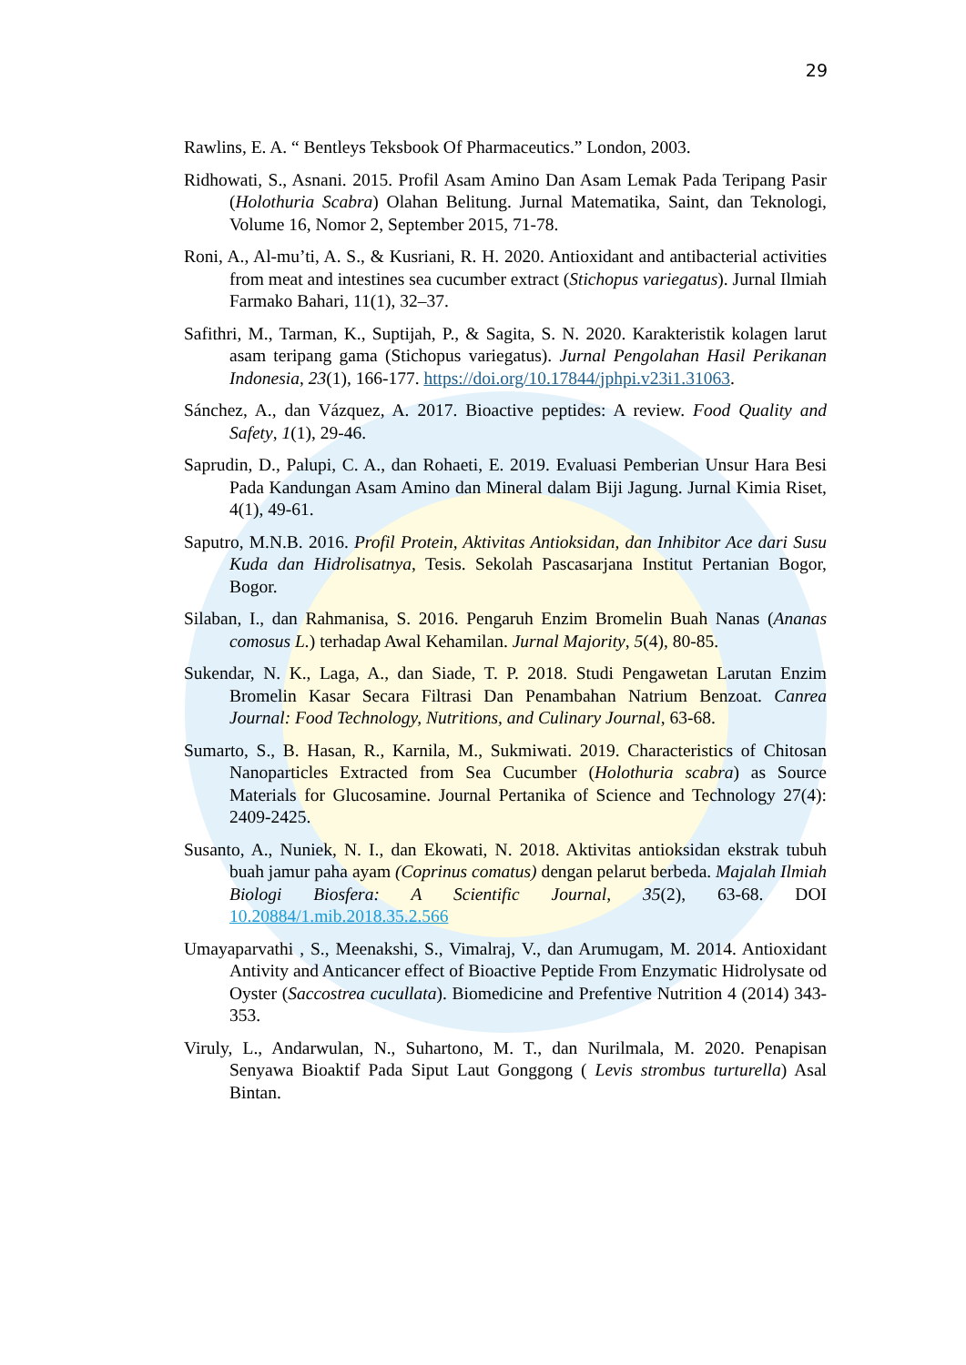29
Rawlins, E. A. “ Bentleys Teksbook Of Pharmaceutics.” London, 2003.
Ridhowati, S., Asnani. 2015. Profil Asam Amino Dan Asam Lemak Pada Teripang Pasir (Holothuria Scabra) Olahan Belitung. Jurnal Matematika, Saint, dan Teknologi, Volume 16, Nomor 2, September 2015, 71-78.
Roni, A., Al-mu’ti, A. S., & Kusriani, R. H. 2020. Antioxidant and antibacterial activities from meat and intestines sea cucumber extract (Stichopus variegatus). Jurnal Ilmiah Farmako Bahari, 11(1), 32–37.
Safithri, M., Tarman, K., Suptijah, P., & Sagita, S. N. 2020. Karakteristik kolagen larut asam teripang gama (Stichopus variegatus). Jurnal Pengolahan Hasil Perikanan Indonesia, 23(1), 166-177. https://doi.org/10.17844/jphpi.v23i1.31063.
Sánchez, A., dan Vázquez, A. 2017. Bioactive peptides: A review. Food Quality and Safety, 1(1), 29-46.
Saprudin, D., Palupi, C. A., dan Rohaeti, E. 2019. Evaluasi Pemberian Unsur Hara Besi Pada Kandungan Asam Amino dan Mineral dalam Biji Jagung. Jurnal Kimia Riset, 4(1), 49-61.
Saputro, M.N.B. 2016. Profil Protein, Aktivitas Antioksidan, dan Inhibitor Ace dari Susu Kuda dan Hidrolisatnya, Tesis. Sekolah Pascasarjana Institut Pertanian Bogor, Bogor.
Silaban, I., dan Rahmanisa, S. 2016. Pengaruh Enzim Bromelin Buah Nanas (Ananas comosus L.) terhadap Awal Kehamilan. Jurnal Majority, 5(4), 80-85.
Sukendar, N. K., Laga, A., dan Siade, T. P. 2018. Studi Pengawetan Larutan Enzim Bromelin Kasar Secara Filtrasi Dan Penambahan Natrium Benzoat. Canrea Journal: Food Technology, Nutritions, and Culinary Journal, 63-68.
Sumarto, S., B. Hasan, R., Karnila, M., Sukmiwati. 2019. Characteristics of Chitosan Nanoparticles Extracted from Sea Cucumber (Holothuria scabra) as Source Materials for Glucosamine. Journal Pertanika of Science and Technology 27(4): 2409-2425.
Susanto, A., Nuniek, N. I., dan Ekowati, N. 2018. Aktivitas antioksidan ekstrak tubuh buah jamur paha ayam (Coprinus comatus) dengan pelarut berbeda. Majalah Ilmiah Biologi Biosfera: A Scientific Journal, 35(2), 63-68. DOI 10.20884/1.mib.2018.35.2.566
Umayaparvathi , S., Meenakshi, S., Vimalraj, V., dan Arumugam, M. 2014. Antioxidant Antivity and Anticancer effect of Bioactive Peptide From Enzymatic Hidrolysate od Oyster (Saccostrea cucullata). Biomedicine and Prefentive Nutrition 4 (2014) 343-353.
Viruly, L., Andarwulan, N., Suhartono, M. T., dan Nurilmala, M. 2020. Penapisan Senyawa Bioaktif Pada Siput Laut Gonggong ( Levis strombus turturella) Asal Bintan.